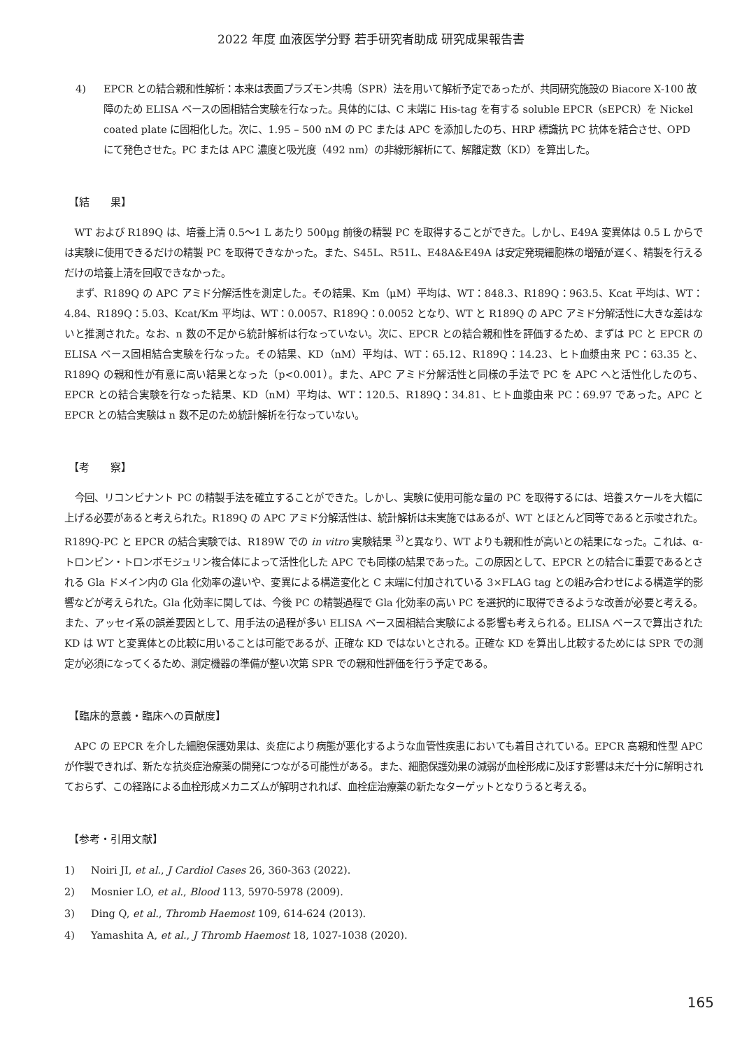2022 年度 血液医学分野 若手研究者助成 研究成果報告書
4) EPCR との結合親和性解析：本来は表面プラズモン共鳴（SPR）法を用いて解析予定であったが、共同研究施設の Biacore X-100 故障のため ELISA ベースの固相結合実験を行なった。具体的には、C 末端に His-tag を有する soluble EPCR（sEPCR）を Nickel coated plate に固相化した。次に、1.95 – 500 nM の PC または APC を添加したのち、HRP 標識抗 PC 抗体を結合させ、OPD にて発色させた。PC または APC 濃度と吸光度（492 nm）の非線形解析にて、解離定数（KD）を算出した。
【結　　果】
WT および R189Q は、培養上清 0.5〜1 L あたり 500μg 前後の精製 PC を取得することができた。しかし、E49A 変異体は 0.5 L からでは実験に使用できるだけの精製 PC を取得できなかった。また、S45L、R51L、E48A&E49A は安定発現細胞株の増殖が遅く、精製を行えるだけの培養上清を回収できなかった。
まず、R189Q の APC アミド分解活性を測定した。その結果、Km（μM）平均は、WT：848.3、R189Q：963.5、Kcat 平均は、WT：4.84、R189Q：5.03、Kcat/Km 平均は、WT：0.0057、R189Q：0.0052 となり、WT と R189Q の APC アミド分解活性に大きな差はないと推測された。なお、n 数の不足から統計解析は行なっていない。次に、EPCR との結合親和性を評価するため、まずは PC と EPCR の ELISA ベース固相結合実験を行なった。その結果、KD（nM）平均は、WT：65.12、R189Q：14.23、ヒト血漿由来 PC：63.35 と、R189Q の親和性が有意に高い結果となった（p<0.001）。また、APC アミド分解活性と同様の手法で PC を APC へと活性化したのち、EPCR との結合実験を行なった結果、KD（nM）平均は、WT：120.5、R189Q：34.81、ヒト血漿由来 PC：69.97 であった。APC と EPCR との結合実験は n 数不足のため統計解析を行なっていない。
【考　　察】
今回、リコンビナント PC の精製手法を確立することができた。しかし、実験に使用可能な量の PC を取得するには、培養スケールを大幅に上げる必要があると考えられた。R189Q の APC アミド分解活性は、統計解析は未実施ではあるが、WT とほとんど同等であると示唆された。R189Q-PC と EPCR の結合実験では、R189W での in vitro 実験結果 <sup>3)</sup>と異なり、WT よりも親和性が高いとの結果になった。これは、α-トロンビン・トロンボモジュリン複合体によって活性化した APC でも同様の結果であった。この原因として、EPCR との結合に重要であるとされる Gla ドメイン内の Gla 化効率の違いや、変異による構造変化と C 末端に付加されている 3×FLAG tag との組み合わせによる構造学的影響などが考えられた。Gla 化効率に関しては、今後 PC の精製過程で Gla 化効率の高い PC を選択的に取得できるような改善が必要と考える。また、アッセイ系の誤差要因として、用手法の過程が多い ELISA ベース固相結合実験による影響も考えられる。ELISA ベースで算出された KD は WT と変異体との比較に用いることは可能であるが、正確な KD ではないとされる。正確な KD を算出し比較するためには SPR での測定が必須になってくるため、測定機器の準備が整い次第 SPR での親和性評価を行う予定である。
【臨床的意義・臨床への貢献度】
APC の EPCR を介した細胞保護効果は、炎症により病態が悪化するような血管性疾患においても着目されている。EPCR 高親和性型 APC が作製できれば、新たな抗炎症治療薬の開発につながる可能性がある。また、細胞保護効果の減弱が血栓形成に及ぼす影響は未だ十分に解明されておらず、この経路による血栓形成メカニズムが解明されれば、血栓症治療薬の新たなターゲットとなりうると考える。
【参考・引用文献】
1) Noiri JI, et al., J Cardiol Cases 26, 360-363 (2022).
2) Mosnier LO, et al., Blood 113, 5970-5978 (2009).
3) Ding Q, et al., Thromb Haemost 109, 614-624 (2013).
4) Yamashita A, et al., J Thromb Haemost 18, 1027-1038 (2020).
165